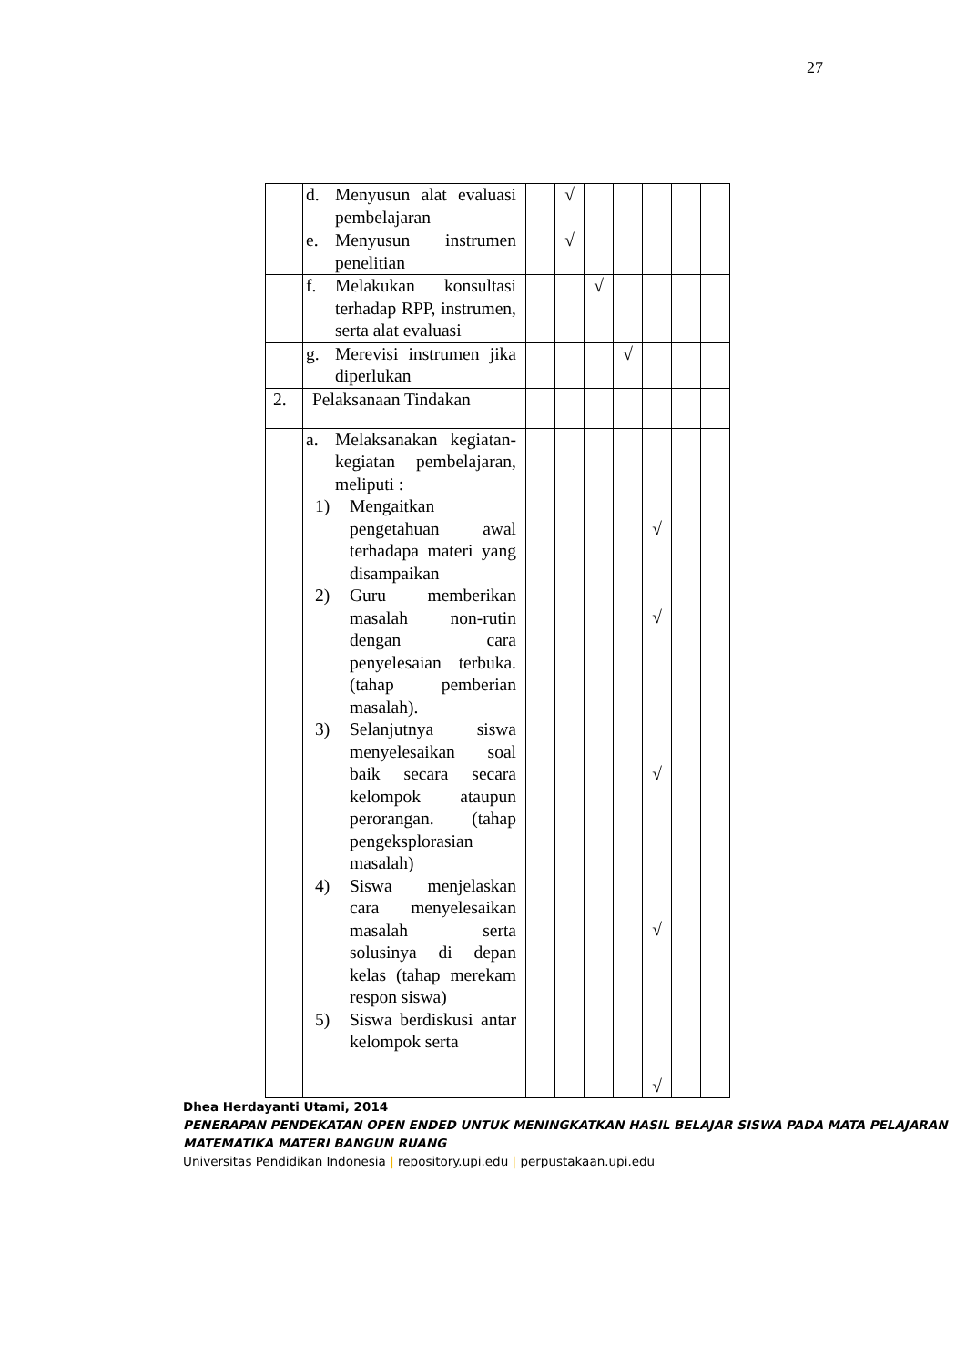27
| | d. Menyusun alat evaluasi pembelajaran | | √ | | | | | |
| | e. Menyusun instrumen penelitian | | √ | | | | | |
| | f. Melakukan konsultasi terhadap RPP, instrumen, serta alat evaluasi | | | √ | | | | |
| | g. Merevisi instrumen jika diperlukan | | | | √ | | | |
| 2. | Pelaksanaan Tindakan | | | | | | | |
| | a. Melaksanakan kegiatan-kegiatan pembelajaran, meliputi : 1) Mengaitkan pengetahuan awal terhadapa materi yang disampaikan 2) Guru memberikan masalah non-rutin dengan cara penyelesaian terbuka. (tahap pemberian masalah). 3) Selanjutnya siswa menyelesaikan soal baik secara secara kelompok ataupun perorangan. (tahap pengeksplorasian masalah) 4) Siswa menjelaskan cara menyelesaikan masalah serta solusinya di depan kelas (tahap merekam respon siswa) 5) Siswa berdiskusi antar kelompok serta | | | | | √ √ √ √ √ | | |
Dhea Herdayanti Utami, 2014
PENERAPAN PENDEKATAN OPEN ENDED UNTUK MENINGKATKAN HASIL BELAJAR SISWA PADA MATA PELAJARAN MATEMATIKA MATERI BANGUN RUANG
Universitas Pendidikan Indonesia | repository.upi.edu | perpustakaan.upi.edu